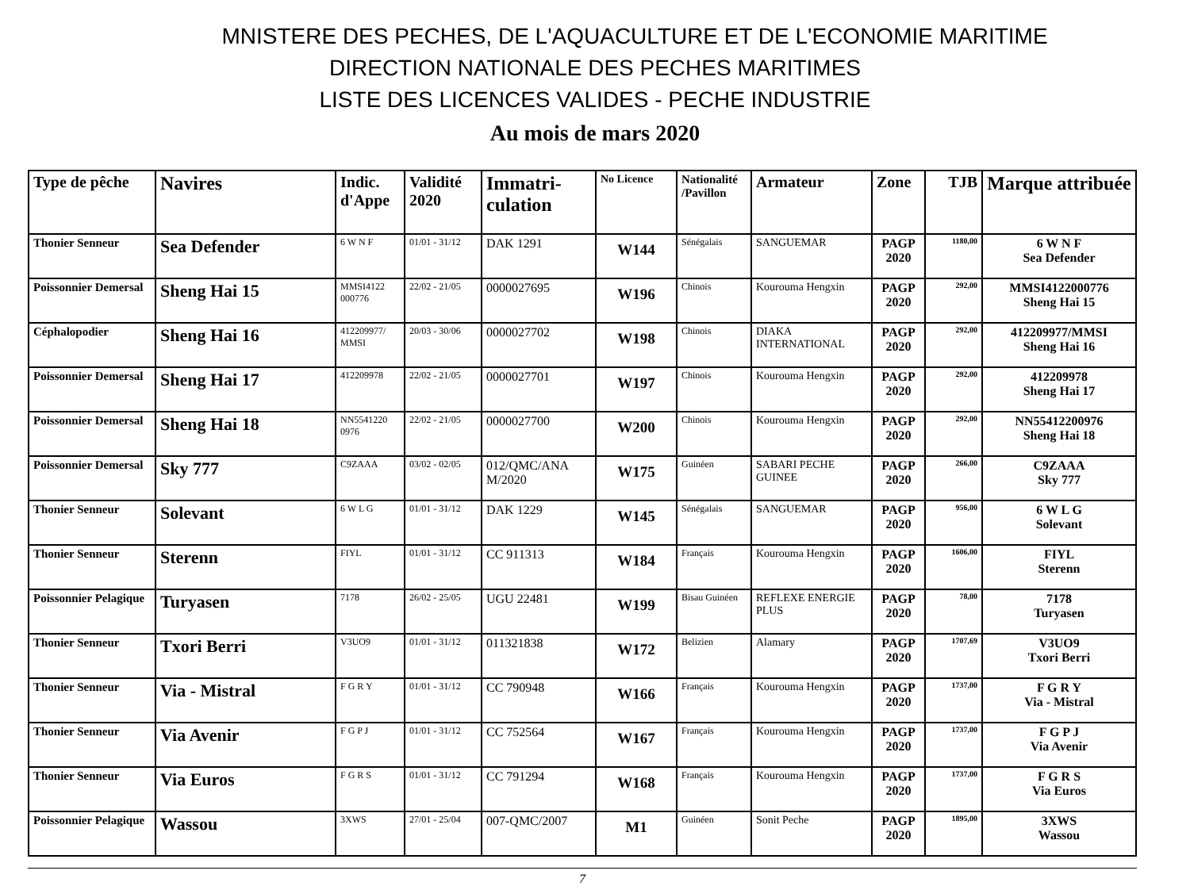MNISTERE DES PECHES, DE L'AQUACULTURE ET DE L'ECONOMIE MARITIME
DIRECTION NATIONALE DES PECHES MARITIMES
LISTE DES LICENCES VALIDES - PECHE INDUSTRIE
Au mois de mars 2020
| Type de pêche | Navires | Indic. d'Appe | Validité 2020 | Immatri-culation | No Licence | Nationalité /Pavillon | Armateur | Zone | TJB | Marque attribuée |
| --- | --- | --- | --- | --- | --- | --- | --- | --- | --- | --- |
| Thonier Senneur | Sea Defender | 6 W N F | 01/01 - 31/12 | DAK 1291 | W144 | Sénégalais | SANGUEMAR | PAGP 2020 | 1180,00 | 6 W N F Sea Defender |
| Poissonnier Demersal | Sheng Hai 15 | MMSI4122 000776 | 22/02 - 21/05 | 0000027695 | W196 | Chinois | Kourouma Hengxin | PAGP 2020 | 292,00 | MMSI4122000776 Sheng Hai 15 |
| Céphalopodier | Sheng Hai 16 | 412209977/ MMSI | 20/03 - 30/06 | 0000027702 | W198 | Chinois | DIAKA INTERNATIONAL | PAGP 2020 | 292,00 | 412209977/MMSI Sheng Hai 16 |
| Poissonnier Demersal | Sheng Hai 17 | 412209978 | 22/02 - 21/05 | 0000027701 | W197 | Chinois | Kourouma Hengxin | PAGP 2020 | 292,00 | 412209978 Sheng Hai 17 |
| Poissonnier Demersal | Sheng Hai 18 | NN5541220 0976 | 22/02 - 21/05 | 0000027700 | W200 | Chinois | Kourouma Hengxin | PAGP 2020 | 292,00 | NN55412200976 Sheng Hai 18 |
| Poissonnier Demersal | Sky 777 | C9ZAAA | 03/02 - 02/05 | 012/QMC/ANA M/2020 | W175 | Guinéen | SABARI PECHE GUINEE | PAGP 2020 | 266,00 | C9ZAAA Sky 777 |
| Thonier Senneur | Solevant | 6 W L G | 01/01 - 31/12 | DAK 1229 | W145 | Sénégalais | SANGUEMAR | PAGP 2020 | 956,00 | 6 W L G Solevant |
| Thonier Senneur | Sterenn | FIYL | 01/01 - 31/12 | CC 911313 | W184 | Français | Kourouma Hengxin | PAGP 2020 | 1606,00 | FIYL Sterenn |
| Poissonnier Pelagique | Turyasen | 7178 | 26/02 - 25/05 | UGU 22481 | W199 | Bisau Guinéen | REFLEXE ENERGIE PLUS | PAGP 2020 | 78,00 | 7178 Turyasen |
| Thonier Senneur | Txori Berri | V3UO9 | 01/01 - 31/12 | 011321838 | W172 | Belizien | Alamary | PAGP 2020 | 1707,69 | V3UO9 Txori Berri |
| Thonier Senneur | Via - Mistral | F G R Y | 01/01 - 31/12 | CC 790948 | W166 | Français | Kourouma Hengxin | PAGP 2020 | 1737,00 | F G R Y Via - Mistral |
| Thonier Senneur | Via Avenir | F G P J | 01/01 - 31/12 | CC 752564 | W167 | Français | Kourouma Hengxin | PAGP 2020 | 1737,00 | F G P J Via Avenir |
| Thonier Senneur | Via Euros | F G R S | 01/01 - 31/12 | CC 791294 | W168 | Français | Kourouma Hengxin | PAGP 2020 | 1737,00 | F G R S Via Euros |
| Poissonnier Pelagique | Wassou | 3XWS | 27/01 - 25/04 | 007-QMC/2007 | M1 | Guinéen | Sonit Peche | PAGP 2020 | 1895,00 | 3XWS Wassou |
7